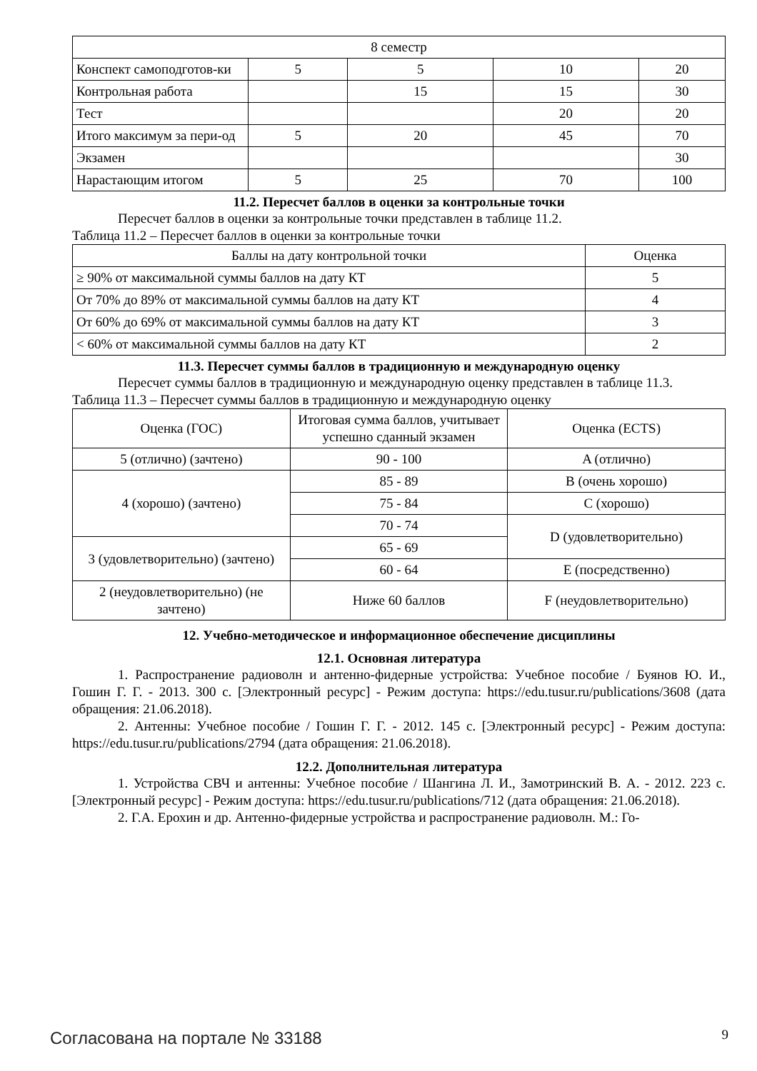| 8 семестр | | | | |
| Конспект самоподготов-ки | 5 | 5 | 10 | 20 |
| Контрольная работа | | 15 | 15 | 30 |
| Тест | | | 20 | 20 |
| Итого максимум за пери-од | 5 | 20 | 45 | 70 |
| Экзамен | | | | 30 |
| Нарастающим итогом | 5 | 25 | 70 | 100 |
11.2. Пересчет баллов в оценки за контрольные точки
Пересчет баллов в оценки за контрольные точки представлен в таблице 11.2.
Таблица 11.2 – Пересчет баллов в оценки за контрольные точки
| Баллы на дату контрольной точки | Оценка |
| --- | --- |
| ≥ 90% от максимальной суммы баллов на дату КТ | 5 |
| От 70% до 89% от максимальной суммы баллов на дату КТ | 4 |
| От 60% до 69% от максимальной суммы баллов на дату КТ | 3 |
| < 60% от максимальной суммы баллов на дату КТ | 2 |
11.3. Пересчет суммы баллов в традиционную и международную оценку
Пересчет суммы баллов в традиционную и международную оценку представлен в таблице 11.3.
Таблица 11.3 – Пересчет суммы баллов в традиционную и международную оценку
| Оценка (ГОС) | Итоговая сумма баллов, учитывает успешно сданный экзамен | Оценка (ECTS) |
| --- | --- | --- |
| 5 (отлично) (зачтено) | 90 - 100 | A (отлично) |
| 4 (хорошо) (зачтено) | 85 - 89 | B (очень хорошо) |
| | 75 - 84 | C (хорошо) |
| | 70 - 74 | D (удовлетворительно) |
| 3 (удовлетворительно) (зачтено) | 65 - 69 | |
| | 60 - 64 | E (посредственно) |
| 2 (неудовлетворительно) (не зачтено) | Ниже 60 баллов | F (неудовлетворительно) |
12. Учебно-методическое и информационное обеспечение дисциплины
12.1. Основная литература
1. Распространение радиоволн и антенно-фидерные устройства: Учебное пособие / Буянов Ю. И., Гошин Г. Г. - 2013. 300 с. [Электронный ресурс] - Режим доступа: https://edu.tusur.ru/publications/3608 (дата обращения: 21.06.2018).
2. Антенны: Учебное пособие / Гошин Г. Г. - 2012. 145 с. [Электронный ресурс] - Режим доступа: https://edu.tusur.ru/publications/2794 (дата обращения: 21.06.2018).
12.2. Дополнительная литература
1. Устройства СВЧ и антенны: Учебное пособие / Шангина Л. И., Замотринский В. А. - 2012. 223 с. [Электронный ресурс] - Режим доступа: https://edu.tusur.ru/publications/712 (дата обращения: 21.06.2018).
2. Г.А. Ерохин и др. Антенно-фидерные устройства и распространение радиоволн. М.: Го-
Согласована на портале № 33188 9